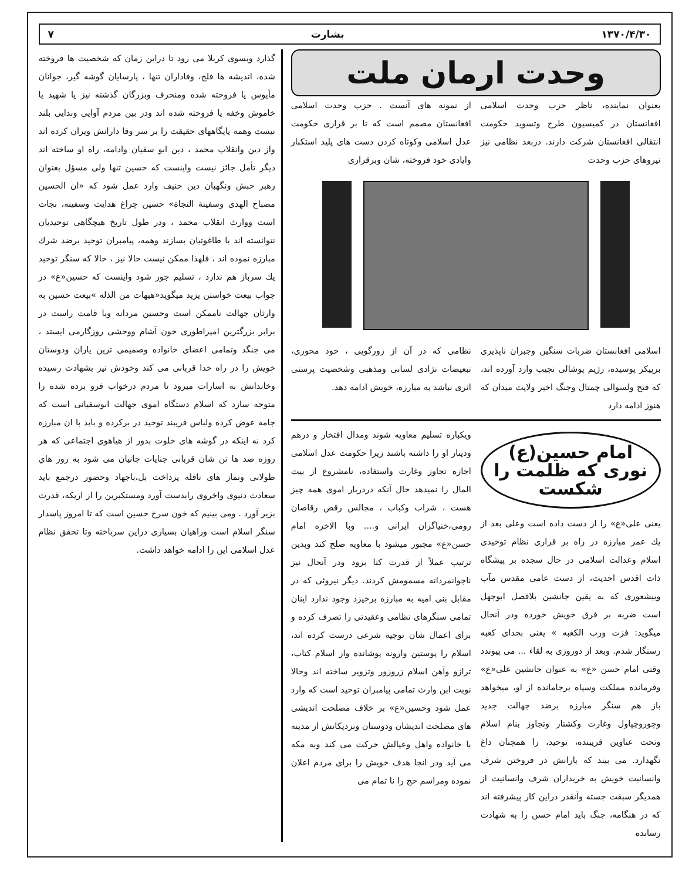۱۳۷۰/۴/۳۰ بشارت ۷
وحدت ارمان ملت
بعنوان نماینده، ناظر حزب وحدت اسلامی افغانستان در کمیسیون طرح وتسوید حکومت انتقالی افغانستان شرکت دارند. دربعد نظامی نیز نیروهای حزب وحدت
از نمونه های آنست . حزب وحدت اسلامی افغانستان مصمم است که تا بر قراری حکومت عدل اسلامی وکوتاه کردن دست های پلید استکبار وایادی خود فروخته، شان وبرقراری
اسلامی افغانستان ضربات سنگین وجبران ناپذیری برپیکر پوسیده، رژیم پوشالی نجیب وارد آورده اند، که فتح ولسوالی چمتال وجنگ اخیر ولایت میدان که هنوز ادامه دارد
نظامی که در آن از زورگویی ، خود محوری، تبعیضات نژادی لسانی ومذهبی وشخصیت پرستی اثری نباشد به مبارزه، خویش ادامه دهد.
امام حسین(ع) نوری که ظلمت را شکست
یعنی علی«ع» را از دست داده است وعلی بعد از یك عمر مبارزه در راه بر قراری نظام توحیدی اسلام وعدالت اسلامی در حال سجده بر پیشگاه ذات اقدس احدیت، از دست عامی مقدس مآب وبیشعوری که به یقین جانشین بلافصل ابوجهل است ضربه بر فرق خویش خورده ودر آنحال میگوید: فزت ورب الکعبه » یعنی بخدای کعبه رستگار شدم. وبعد از دوروزی به لقاء ... می پیوندد وقتی امام حسن «ع» به عنوان جانشین علی«ع» وفرمانده مملکت وسپاه برجامانده از او، میخواهد باز هم سنگر مبارزه برضد جهالت جدید وچوروچپاول وغارت وکشتار وتجاوز بنام اسلام وتحت عناوین فریبنده، توحید، را همچنان داغ نگهدارد. می بیند که یارانش در فروختن شرف وانسانیت خویش به خریداران شرف وانسانیت از همدیگر سبقت جسته وآنقدر دراین کار پیشرفته اند که در هنگامه، جنگ باید امام حسن را به شهادت رسانده
ویکباره تسلیم معاویه شوند ومدال افتخار و درهم ودینار او را داشته باشند زیرا حکومت عدل اسلامی اجازه تجاوز وغارت واستفاده، نامشروع از بیت المال را نمیدهد حال آنکه دردربار اموی همه چیز هست ، شراب وکباب ، مجالس رقص رقاصان رومی،خنیاگران ایرانی و.... وبا الاخره امام حسن«ع» مجبور میشود با معاویه صلح کند وبدین ترتیب عملاً از قدرت کنا برود ودر آنحال نیز ناجوانمردانه مسمومش کردند. دیگر نیروئی که در مقابل بنی امیه به مبارزه برخیزد وجود ندارد اینان تمامی سنگرهای نظامی وعقیدتی را تصرف کرده و برای اعمال شان توجیه شرعی درست کرده اند، اسلام را پوستین وارونه پوشانده واز اسلام کتاب، ترازو وآهن اسلام زروزور وتزویر ساخته اند وحالا نوبت ابن وارث تمامی پیامبران توحید است که وارد عمل شود وحسین«ع» بر خلاف مصلحت اندیشی های مصلحت اندیشان ودوستان ونزدیکانش از مدینه با خانواده واهل وعیالش حرکت می کند وبه مکه می آید ودر انجا هدف خویش را برای مردم اعلان نموده ومراسم حج را نا تمام می
گذارد وبسوی کربلا می رود تا دراین زمان که شخصیت ها فروخته شده، اندیشه ها فلج، وفاداران تنها ، پارسایان گوشه گیر، جوانان مأیوس یا فروخته شده ومنحرف وبزرگان گذشته نیز یا شهید یا خاموش وخفه یا فروخته شده اند ودر بین مردم آوایی وندایی بلند نیست وهمه پایگاههای حقیقت را بر سر وفا دارانش ویران کرده اند واز دین وانقلاب محمد ، دین ابو سفیان وادامه، راه او ساخته اند دیگر تأمل جائز نیست واینست که حسین تنها ولی مسؤل بعنوان رهبر حبش ونگهبان دین حنیف وارد عمل شود که «ان الحسین مصباح الهدی وسفینة النجاة» حسین چراغ هدایت وسفینه، نجات است ووارث انقلاب محمد ، ودر طول تاریخ هیچگاهی توحیدیان نتوانسته اند با طاغوتیان بسازند وهمه، پیامبران توحید برضد شرك مبارزه نموده اند ، فلهذا ممکن نیست حالا نیز ، حالا که سنگر توحید یك سرباز هم ندارد ، تسلیم جور شود واینست که حسین«ع» در جواب بیعت خواستن یزید میگوید«هیهات من الذله »بیعت حسین به وارثان جهالت ناممکن است وحسین مردانه وبا قامت راست در برابر بزرگترین امپراطوری خون آشام ووحشی روزگارمی ایستد ، می جنگد وتمامی اعضای خانواده وصمیمی ترین یاران ودوستان خویش را در راه خدا قربانی می کند وخودش نیز بشهادت رسیده وخاندانش به اسارات میرود تا مردم درخواب فرو برده شده را متوجه سازد که اسلام دستگاه اموی جهالت ابوسفیانی است که جامه عوض کرده ولباس فریبند توحید در برکرده و باید با ان مبارزه کرد نه اینکه در گوشه های خلوت بدور از هیاهوی اجتماعی که هر روزه صد ها تن شان قربانی جنایات جانیان می شود به روز هاي طولانی ونماز های نافله پرداخت بل،باجهاد وحضور درجمع باید سعادت دنیوی واخروی رابدست آورد ومستکبرین را از اریکه، قدرت بزیر آورد . ومی بینیم که خون سرخ حسین است که تا امروز پاسدار سنگر اسلام است وراهیان بسیاری دراین سرباخته وتا تحقق نظام عدل اسلامی این را ادامه خواهد داشت.